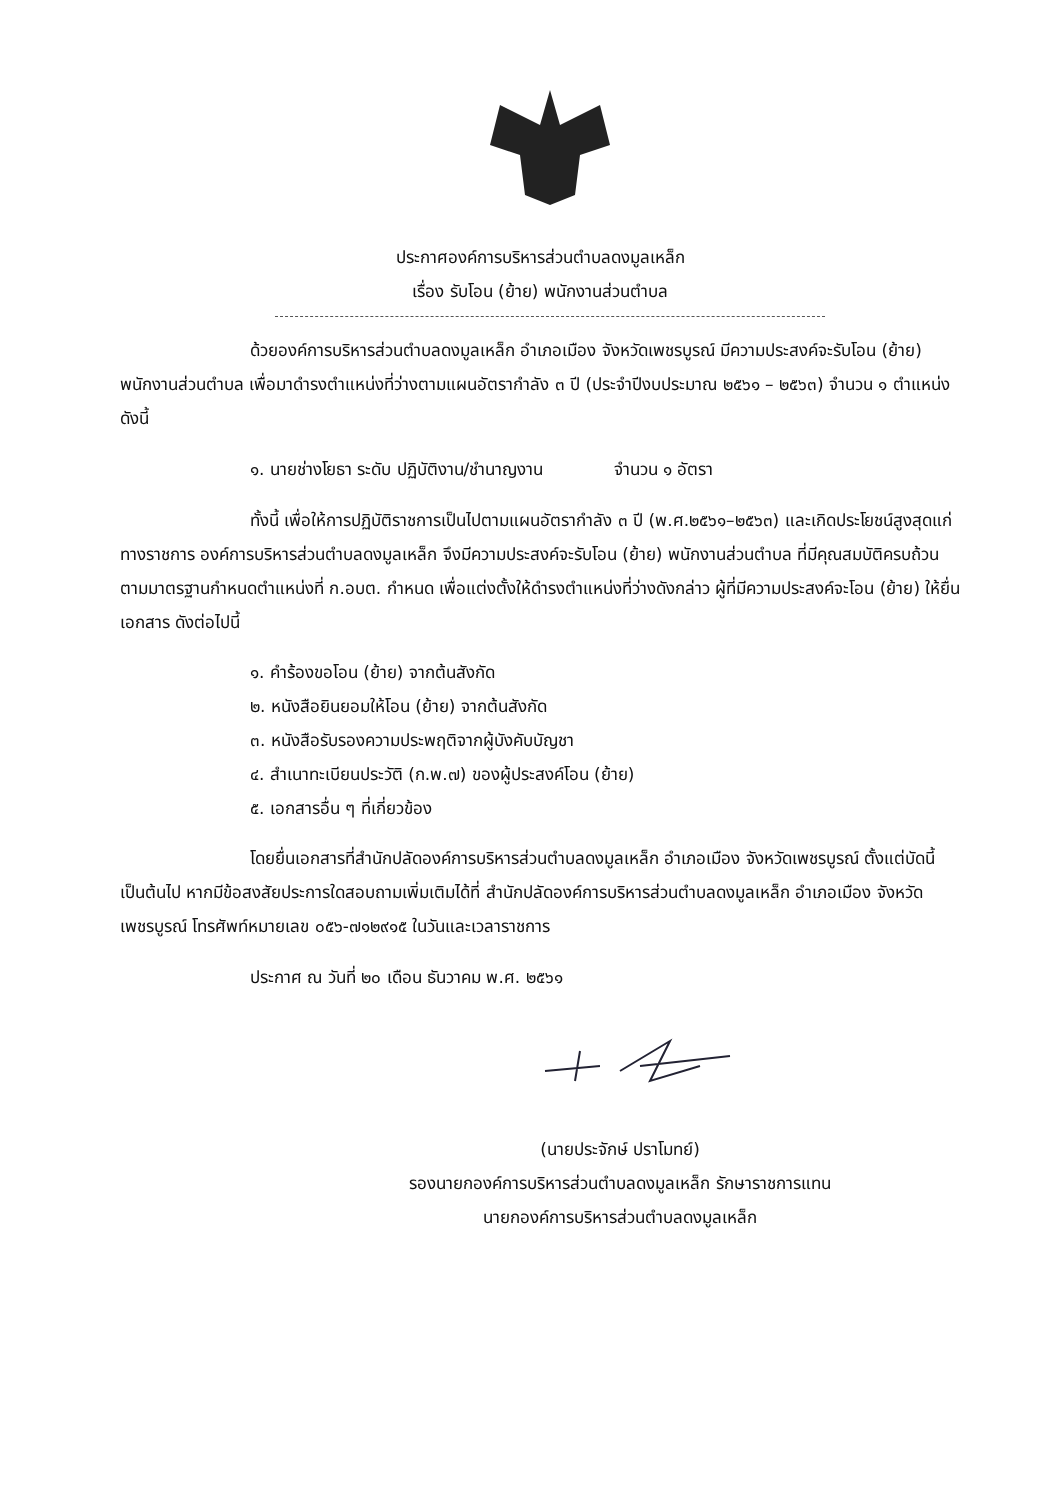ประกาศองค์การบริหารส่วนตำบลดงมูลเหล็ก
เรื่อง รับโอน (ย้าย) พนักงานส่วนตำบล
ด้วยองค์การบริหารส่วนตำบลดงมูลเหล็ก อำเภอเมือง จังหวัดเพชรบูรณ์ มีความประสงค์จะรับโอน (ย้าย) พนักงานส่วนตำบล เพื่อมาดำรงตำแหน่งที่ว่างตามแผนอัตรากำลัง ๓ ปี (ประจำปีงบประมาณ ๒๕๖๑ – ๒๕๖๓) จำนวน ๑ ตำแหน่ง ดังนี้
๑. นายช่างโยธา ระดับ ปฏิบัติงาน/ชำนาญงาน จำนวน ๑ อัตรา
ทั้งนี้ เพื่อให้การปฏิบัติราชการเป็นไปตามแผนอัตรากำลัง ๓ ปี (พ.ศ.๒๕๖๑–๒๕๖๓) และเกิดประโยชน์สูงสุดแก่ทางราชการ องค์การบริหารส่วนตำบลดงมูลเหล็ก จึงมีความประสงค์จะรับโอน (ย้าย) พนักงานส่วนตำบล ที่มีคุณสมบัติครบถ้วนตามมาตรฐานกำหนดตำแหน่งที่ ก.อบต. กำหนด เพื่อแต่งตั้งให้ดำรงตำแหน่งที่ว่างดังกล่าว ผู้ที่มีความประสงค์จะโอน (ย้าย) ให้ยื่นเอกสาร ดังต่อไปนี้
๑. คำร้องขอโอน (ย้าย) จากต้นสังกัด
๒. หนังสือยินยอมให้โอน (ย้าย) จากต้นสังกัด
๓. หนังสือรับรองความประพฤติจากผู้บังคับบัญชา
๔. สำเนาทะเบียนประวัติ (ก.พ.๗) ของผู้ประสงค์โอน (ย้าย)
๕. เอกสารอื่น ๆ ที่เกี่ยวข้อง
โดยยื่นเอกสารที่สำนักปลัดองค์การบริหารส่วนตำบลดงมูลเหล็ก อำเภอเมือง จังหวัดเพชรบูรณ์ ตั้งแต่บัดนี้เป็นต้นไป หากมีข้อสงสัยประการใดสอบถามเพิ่มเติมได้ที่ สำนักปลัดองค์การบริหารส่วนตำบลดงมูลเหล็ก อำเภอเมือง จังหวัดเพชรบูรณ์ โทรศัพท์หมายเลข ๐๕๖-๗๑๒๙๑๕ ในวันและเวลาราชการ
ประกาศ ณ วันที่ ๒๐ เดือน ธันวาคม พ.ศ. ๒๕๖๑
(นายประจักษ์ ปราโมทย์)
รองนายกองค์การบริหารส่วนตำบลดงมูลเหล็ก รักษาราชการแทน
นายกองค์การบริหารส่วนตำบลดงมูลเหล็ก